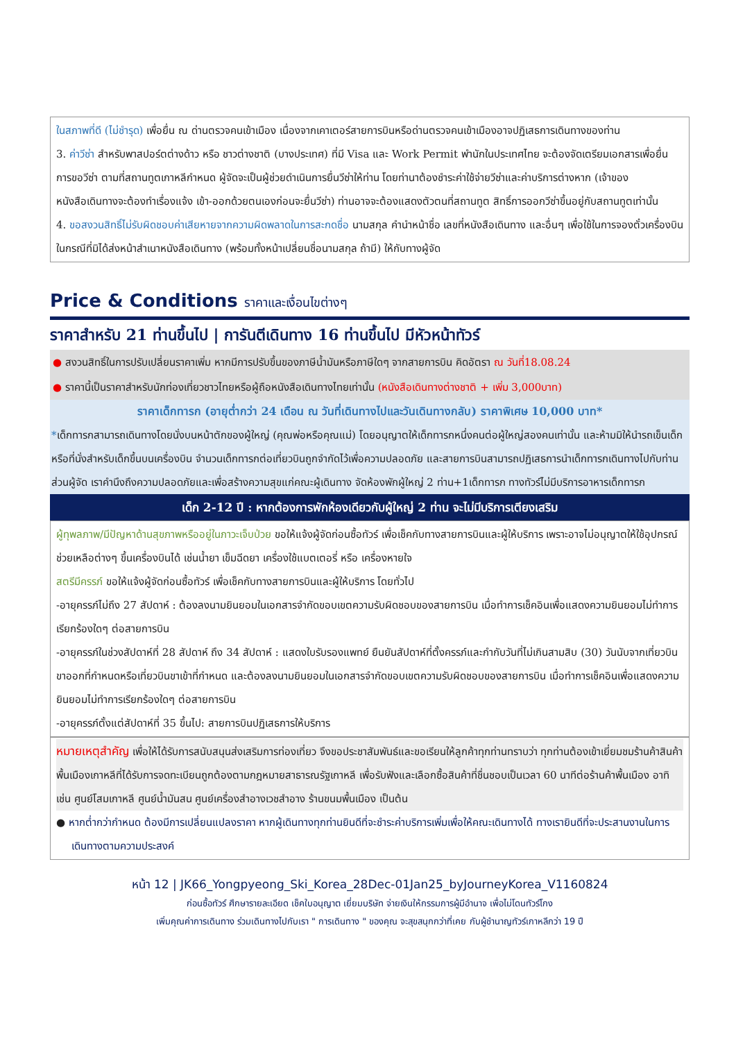ในสภาพที่ดี (ไม่ชำรุด) เพื่อยื่น ณ ด่านตรวจคนเข้าเมือง เนื่องจากเคาเตอร์สายการบินหรือด่านตรวจคนเข้าเมืองอาจปฏิเสธการเดินทางของท่าน
3. ค่าวีซ่า สำหรับพาสปอร์ตต่างด้าว หรือ ชาวต่างชาติ (บางประเทศ) ที่มี Visa และ Work Permit พำนักในประเทศไทย จะต้องจัดเตรียมเอกสารเพื่อยื่นการขอวีซ่า ตามที่สถานทูตเกาหลีกำหนด ผู้จัดจะเป็นผู้ช่วยดำเนินการยื่นวีซ่าให้ท่าน โดยท่านาต้องชำระค่าใช้จ่ายวีซ่าและค่าบริการต่างหาก (เจ้าของหนังสือเดินทางจะต้องทำเรื่องแจ้ง เข้า-ออกด้วยตนเองก่อนจะยื่นวีซ่า) ท่านอาจจะต้องแสดงตัวตนที่สถานทูต สิทธิ์การออกวีซ่าขึ้นอยู่กับสถานทูตเท่านั้น
4. ขอสงวนสิทธิ์ไม่รับผิดชอบค่าเสียหายจากความผิดพลาดในการสะกดชื่อ นามสกุล คำนำหน้าชื่อ เลขที่หนังสือเดินทาง และอื่นๆ เพื่อใช้ในการจองตั๋วเครื่องบิน ในกรณีที่มิได้ส่งหน้าสำเนาหนังสือเดินทาง (พร้อมทั้งหน้าเปลี่ยนชื่อนามสกุล ถ้ามี) ให้กับทางผู้จัด
Price & Conditions ราคาและเงื่อนไขต่างๆ
ราคาสำหรับ 21 ท่านขึ้นไป | การันตีเดินทาง 16 ท่านขึ้นไป มีหัวหน้าทัวร์
● สงวนสิทธิ์ในการปรับเปลี่ยนราคาเพิ่ม หากมีการปรับขึ้นของภาษีน้ำมันหรือภาษีใดๆ จากสายการบิน คิดอัตรา ณ วันที่18.08.24
● ราคานี้เป็นราคาสำหรับนักท่องเที่ยวชาวไทยหรือผู้ถือหนังสือเดินทางไทยเท่านั้น (หนังสือเดินทางต่างชาติ + เพิ่ม 3,000บาท)
ราคาเด็กทารก (อายุต่ำกว่า 24 เดือน ณ วันที่เดินทางไปและวันเดินทางกลับ) ราคาพิเศษ 10,000 บาท*
*เด็กทารกสามารถเดินทางโดยนั่งบนหน้าตักของผู้ใหญ่ (คุณพ่อหรือคุณแม่) โดยอนุญาตให้เด็กทารกหนึ่งคนต่อผู้ใหญ่สองคนเท่านั้น และห้ามมิให้นำรถเข็นเด็ก หรือที่นั่งสำหรับเด็กขึ้นบนเครื่องบิน จำนวนเด็กทารกต่อเที่ยวบินถูกจำกัดไว้เพื่อความปลอดภัย และสายการบินสามารถปฏิเสธการนำเด็กทารกเดินทางไปกับท่าน ส่วนผู้จัด เราคำนึงถึงความปลอดภัยและเพื่อสร้างความสุขแก่คณะผู้เดินทาง จัดห้องพักผู้ใหญ่ 2 ท่าน+1เด็กทารก ทางทัวร์ไม่มีบริการอาหารเด็กทารก
เด็ก 2-12 ปี : หากต้องการพักห้องเดียวกับผู้ใหญ่ 2 ท่าน จะไม่มีบริการเตียงเสริม
ผู้ทุพลภาพ/มีปัญหาด้านสุขภาพหรืออยู่ในภาวะเจ็บป่วย ขอให้แจ้งผู้จัดก่อนซื้อทัวร์ เพื่อเช็คกับทางสายการบินและผู้ให้บริการ เพราะอาจไม่อนุญาตให้ใช้อุปกรณ์ช่วยเหลือต่างๆ ขึ้นเครื่องบินได้ เช่นน้ำยา เข็มฉีดยา เครื่องใช้แบตเตอรี่ หรือ เครื่องหายใจ
สตรีมีครรภ์ ขอให้แจ้งผู้จัดก่อนซื้อทัวร์ เพื่อเช็คกับทางสายการบินและผู้ให้บริการ โดยทั่วไป
-อายุครรภ์ไม่ถึง 27 สัปดาห์ : ต้องลงนามยินยอมในเอกสารจำกัดขอบเขตความรับผิดชอบของสายการบิน เมื่อทำการเช็คอินเพื่อแสดงความยินยอมไม่ทำการเรียกร้องใดๆ ต่อสายการบิน
-อายุครรภ์ในช่วงสัปดาห์ที่ 28 สัปดาห์ ถึง 34 สัปดาห์ : แสดงใบรับรองแพทย์ ยืนยันสัปดาห์ที่ตั้งครรภ์และกำกับวันที่ไม่เกินสามสิบ (30) วันนับจากเที่ยวบินขาออกที่กำหนดหรือเที่ยวบินขาเข้าที่กำหนด และต้องลงนามยินยอมในเอกสารจำกัดขอบเขตความรับผิดชอบของสายการบิน เมื่อทำการเช็คอินเพื่อแสดงความยินยอมไม่ทำการเรียกร้องใดๆ ต่อสายการบิน
-อายุครรภ์ตั้งแต่สัปดาห์ที่ 35 ขึ้นไป: สายการบินปฏิเสธการให้บริการ
หมายเหตุสำคัญ เพื่อให้ได้รับการสนับสนุนส่งเสริมการท่องเที่ยว จึงขอประชาสัมพันธ์และขอเรียนให้ลูกค้าทุกท่านทราบว่า ทุกท่านต้องเข้าเยี่ยมชมร้านค้าสินค้าพื้นเมืองเกาหลีที่ได้รับการจดทะเบียนถูกต้องตามกฎหมายสาธารณรัฐเกาหลี เพื่อรับฟังและเลือกซื้อสินค้าที่ชื่นชอบเป็นเวลา 60 นาทีต่อร้านค้าพื้นเมือง อาทิเช่น ศูนย์โสมเกาหลี ศูนย์น้ำมันสน ศูนย์เครื่องสำอางเวชสำอาง ร้านขนมพื้นเมือง เป็นต้น
● หากต่ำกว่ากำหนด ต้องมีการเปลี่ยนแปลงราคา หากผู้เดินทางทุกท่านยินดีที่จะชำระค่าบริการเพิ่มเพื่อให้คณะเดินทางได้ ทางเรายินดีที่จะประสานงานในการเดินทางตามความประสงค์
หน้า 12 | JK66_Yongpyeong_Ski_Korea_28Dec-01Jan25_byJourneyKorea_V1160824
ก่อนซื้อทัวร์ ศึกษารายละเอียด เช็คใบอนุญาต เยี่ยมบริษัท จ่ายเงินให้กรรมการผู้มีอำนาจ เพื่อไม่โดนทัวร์โกง
เพิ่มคุณค่าการเดินทาง ร่วมเดินทางไปกับเรา " การเดินทาง " ของคุณ จะสุขสนุกกว่าที่เคย กับผู้ชำนาญทัวร์เกาหลีกว่า 19 ปี